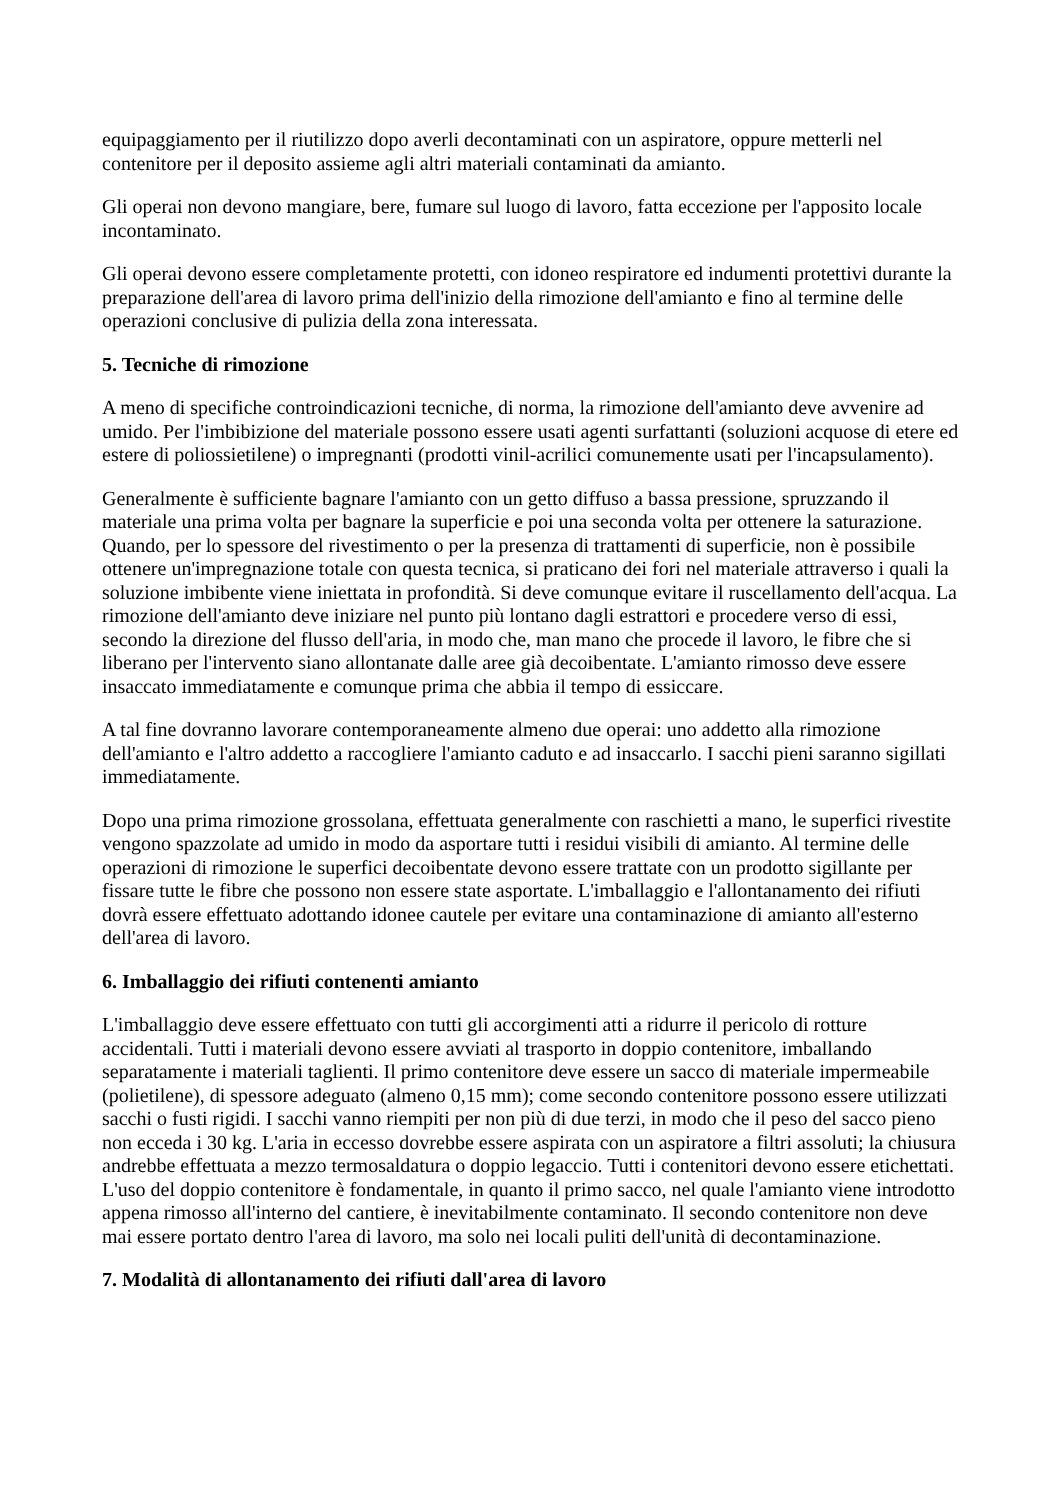equipaggiamento per il riutilizzo dopo averli decontaminati con un aspiratore, oppure metterli nel contenitore per il deposito assieme agli altri materiali contaminati da amianto.
Gli operai non devono mangiare, bere, fumare sul luogo di lavoro, fatta eccezione per l'apposito locale incontaminato.
Gli operai devono essere completamente protetti, con idoneo respiratore ed indumenti protettivi durante la preparazione dell'area di lavoro prima dell'inizio della rimozione dell'amianto e fino al termine delle operazioni conclusive di pulizia della zona interessata.
5. Tecniche di rimozione
A meno di specifiche controindicazioni tecniche, di norma, la rimozione dell'amianto deve avvenire ad umido. Per l'imbibizione del materiale possono essere usati agenti surfattanti (soluzioni acquose di etere ed estere di poliossietilene) o impregnanti (prodotti vinil-acrilici comunemente usati per l'incapsulamento).
Generalmente è sufficiente bagnare l'amianto con un getto diffuso a bassa pressione, spruzzando il materiale una prima volta per bagnare la superficie e poi una seconda volta per ottenere la saturazione. Quando, per lo spessore del rivestimento o per la presenza di trattamenti di superficie, non è possibile ottenere un'impregnazione totale con questa tecnica, si praticano dei fori nel materiale attraverso i quali la soluzione imbibente viene iniettata in profondità. Si deve comunque evitare il ruscellamento dell'acqua. La rimozione dell'amianto deve iniziare nel punto più lontano dagli estrattori e procedere verso di essi, secondo la direzione del flusso dell'aria, in modo che, man mano che procede il lavoro, le fibre che si liberano per l'intervento siano allontanate dalle aree già decoibentate. L'amianto rimosso deve essere insaccato immediatamente e comunque prima che abbia il tempo di essiccare.
A tal fine dovranno lavorare contemporaneamente almeno due operai: uno addetto alla rimozione dell'amianto e l'altro addetto a raccogliere l'amianto caduto e ad insaccarlo. I sacchi pieni saranno sigillati immediatamente.
Dopo una prima rimozione grossolana, effettuata generalmente con raschietti a mano, le superfici rivestite vengono spazzolate ad umido in modo da asportare tutti i residui visibili di amianto. Al termine delle operazioni di rimozione le superfici decoibentate devono essere trattate con un prodotto sigillante per fissare tutte le fibre che possono non essere state asportate. L'imballaggio e l'allontanamento dei rifiuti dovrà essere effettuato adottando idonee cautele per evitare una contaminazione di amianto all'esterno dell'area di lavoro.
6. Imballaggio dei rifiuti contenenti amianto
L'imballaggio deve essere effettuato con tutti gli accorgimenti atti a ridurre il pericolo di rotture accidentali. Tutti i materiali devono essere avviati al trasporto in doppio contenitore, imballando separatamente i materiali taglienti. Il primo contenitore deve essere un sacco di materiale impermeabile (polietilene), di spessore adeguato (almeno 0,15 mm); come secondo contenitore possono essere utilizzati sacchi o fusti rigidi. I sacchi vanno riempiti per non più di due terzi, in modo che il peso del sacco pieno non ecceda i 30 kg. L'aria in eccesso dovrebbe essere aspirata con un aspiratore a filtri assoluti; la chiusura andrebbe effettuata a mezzo termosaldatura o doppio legaccio. Tutti i contenitori devono essere etichettati. L'uso del doppio contenitore è fondamentale, in quanto il primo sacco, nel quale l'amianto viene introdotto appena rimosso all'interno del cantiere, è inevitabilmente contaminato. Il secondo contenitore non deve mai essere portato dentro l'area di lavoro, ma solo nei locali puliti dell'unità di decontaminazione.
7. Modalità di allontanamento dei rifiuti dall'area di lavoro